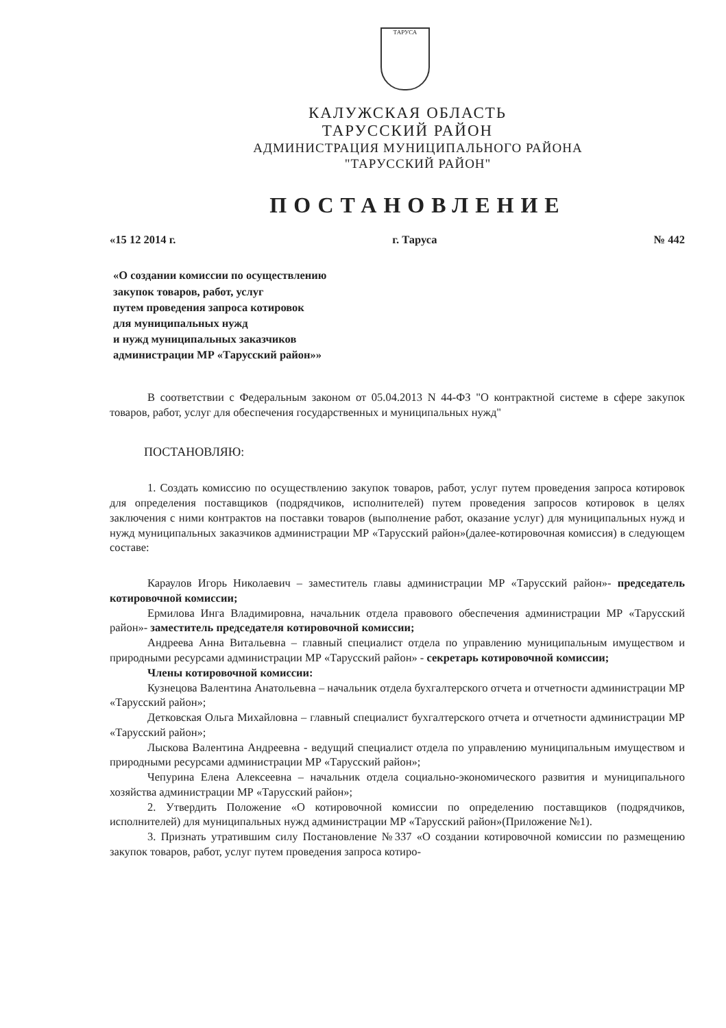ТАРУСА
КАЛУЖСКАЯ ОБЛАСТЬ
ТАРУССКИЙ РАЙОН
АДМИНИСТРАЦИЯ МУНИЦИПАЛЬНОГО РАЙОНА
"ТАРУССКИЙ РАЙОН"
ПОСТАНОВЛЕНИЕ
«15 12 2014 г. г. Таруса № 442
«О создании комиссии по осуществлению
закупок товаров, работ, услуг
путем проведения запроса котировок
для муниципальных нужд
и нужд муниципальных заказчиков
администрации МР «Тарусский район»»
В соответствии с Федеральным законом от 05.04.2013 N 44-ФЗ "О контрактной системе в сфере закупок товаров, работ, услуг для обеспечения государственных и муниципальных нужд"
ПОСТАНОВЛЯЮ:
1. Создать комиссию по осуществлению закупок товаров, работ, услуг путем проведения запроса котировок для определения поставщиков (подрядчиков, исполнителей) путем проведения запросов котировок в целях заключения с ними контрактов на поставки товаров (выполнение работ, оказание услуг) для муниципальных нужд и нужд муниципальных заказчиков администрации МР «Тарусский район»(далее-котировочная комиссия) в следующем составе:
Караулов Игорь Николаевич – заместитель главы администрации МР «Тарусский район»- председатель котировочной комиссии;
Ермилова Инга Владимировна, начальник отдела правового обеспечения администрации МР «Тарусский район»- заместитель председателя котировочной комиссии;
Андреева Анна Витальевна – главный специалист отдела по управлению муниципальным имуществом и природными ресурсами администрации МР «Тарусский район» - секретарь котировочной комиссии;
Члены котировочной комиссии:
Кузнецова Валентина Анатольевна – начальник отдела бухгалтерского отчета и отчетности администрации МР «Тарусский район»;
Детковская Ольга Михайловна – главный специалист бухгалтерского отчета и отчетности администрации МР «Тарусский район»;
Лыскова Валентина Андреевна - ведущий специалист отдела по управлению муниципальным имуществом и природными ресурсами администрации МР «Тарусский район»;
Чепурина Елена Алексеевна – начальник отдела социально-экономического развития и муниципального хозяйства администрации МР «Тарусский район»;
2. Утвердить Положение «О котировочной комиссии по определению поставщиков (подрядчиков, исполнителей) для муниципальных нужд администрации МР «Тарусский район»(Приложение №1).
3. Признать утратившим силу Постановление №337 «О создании котировочной комиссии по размещению закупок товаров, работ, услуг путем проведения запроса котиро-